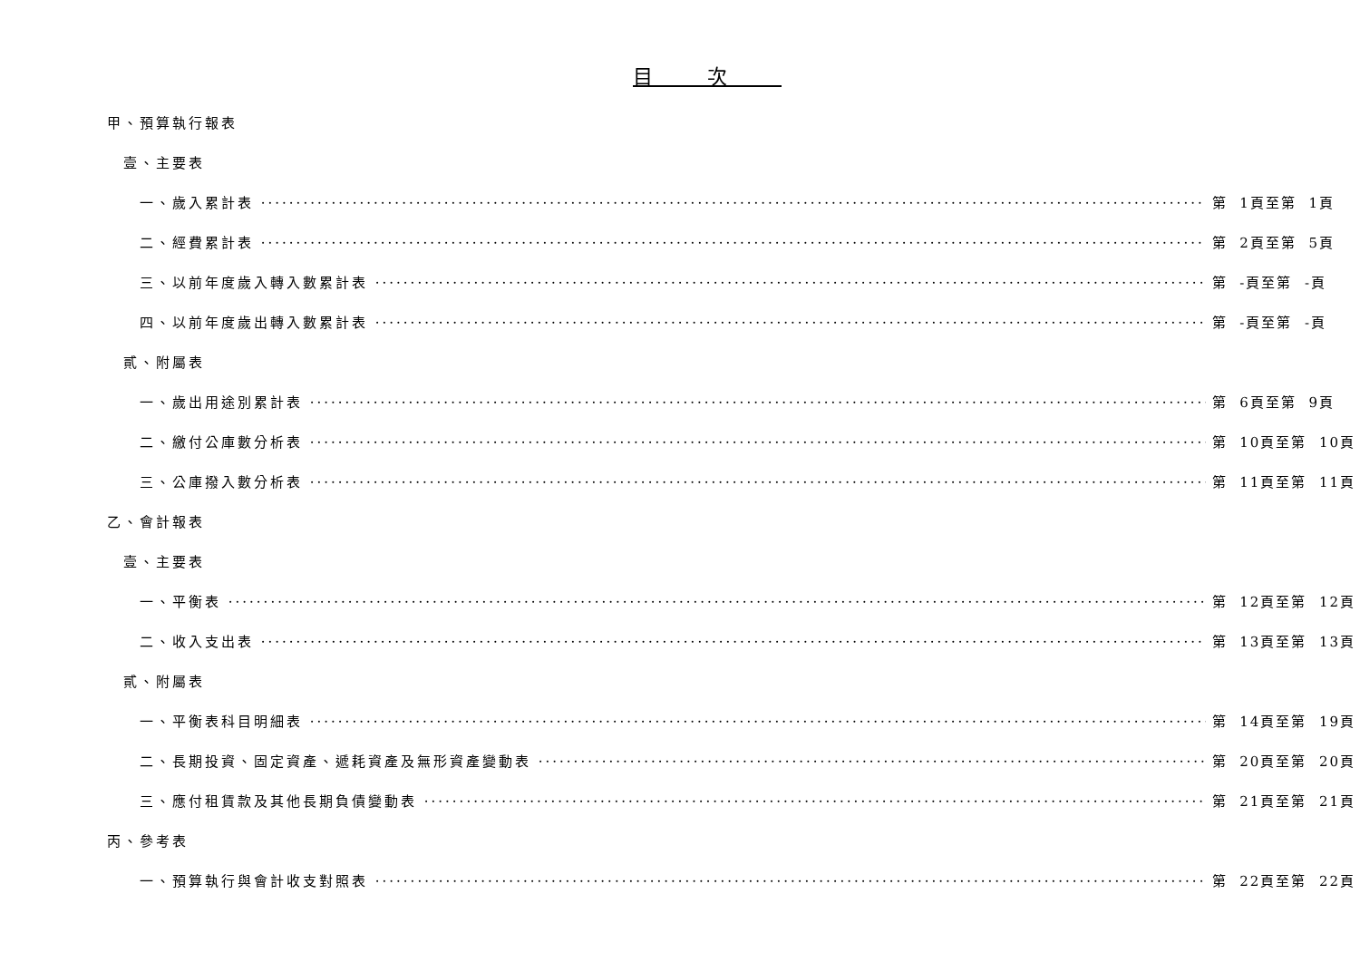目次
甲、預算執行報表
壹、主要表
一、歲入累計表 第 1頁至第 1頁
二、經費累計表 第 2頁至第 5頁
三、以前年度歲入轉入數累計表 第 -頁至第 -頁
四、以前年度歲出轉入數累計表 第 -頁至第 -頁
貳、附屬表
一、歲出用途別累計表 第 6頁至第 9頁
二、繳付公庫數分析表 第 10頁至第 10頁
三、公庫撥入數分析表 第 11頁至第 11頁
乙、會計報表
壹、主要表
一、平衡表 第 12頁至第 12頁
二、收入支出表 第 13頁至第 13頁
貳、附屬表
一、平衡表科目明細表 第 14頁至第 19頁
二、長期投資、固定資產、遞耗資產及無形資產變動表 第 20頁至第 20頁
三、應付租賃款及其他長期負債變動表 第 21頁至第 21頁
丙、參考表
一、預算執行與會計收支對照表 第 22頁至第 22頁